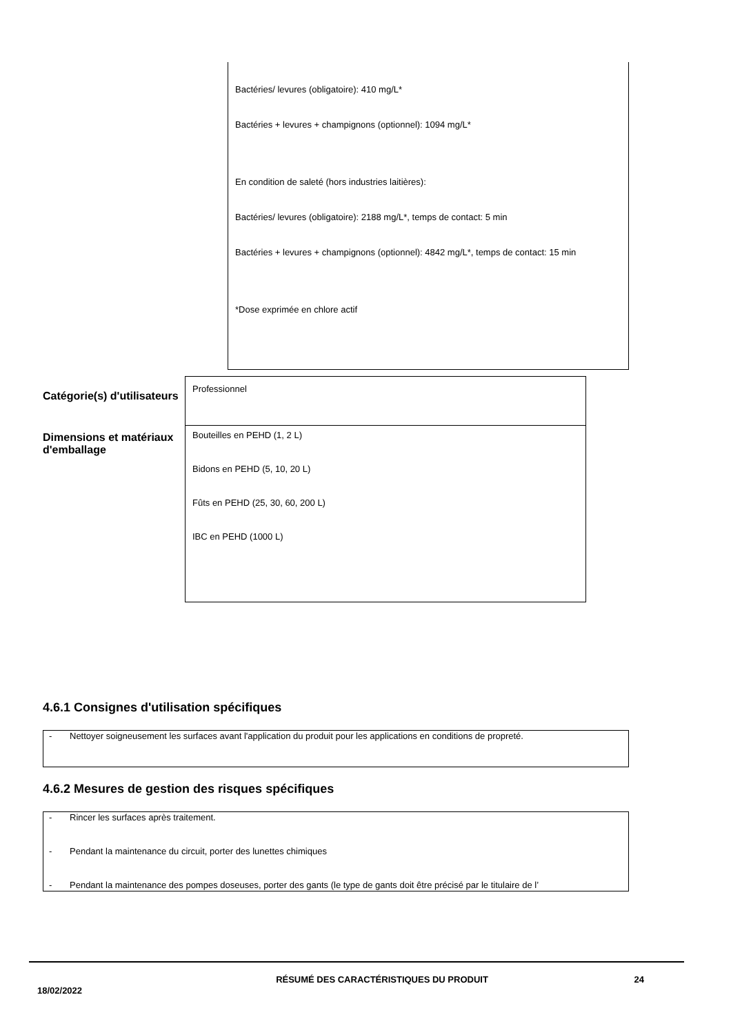Bactéries/ levures (obligatoire): 410 mg/L*
Bactéries + levures + champignons (optionnel): 1094 mg/L*
En condition de saleté (hors industries laitières):
Bactéries/ levures (obligatoire): 2188 mg/L*, temps de contact: 5 min
Bactéries + levures + champignons (optionnel): 4842 mg/L*, temps de contact: 15 min
*Dose exprimée en chlore actif
Catégorie(s) d'utilisateurs
Professionnel
Dimensions et matériaux d'emballage
Bouteilles en PEHD (1, 2 L)
Bidons en PEHD (5, 10, 20 L)
Fûts en PEHD (25, 30, 60, 200 L)
IBC en PEHD (1000 L)
4.6.1 Consignes d'utilisation spécifiques
- Nettoyer soigneusement les surfaces avant l'application du produit pour les applications en conditions de propreté.
4.6.2 Mesures de gestion des risques spécifiques
- Rincer les surfaces après traitement.
- Pendant la maintenance du circuit, porter des lunettes chimiques
- Pendant la maintenance des pompes doseuses, porter des gants (le type de gants doit être précisé par le titulaire de l’
18/02/2022
RÉSUMÉ DES CARACTÉRISTIQUES DU PRODUIT 24